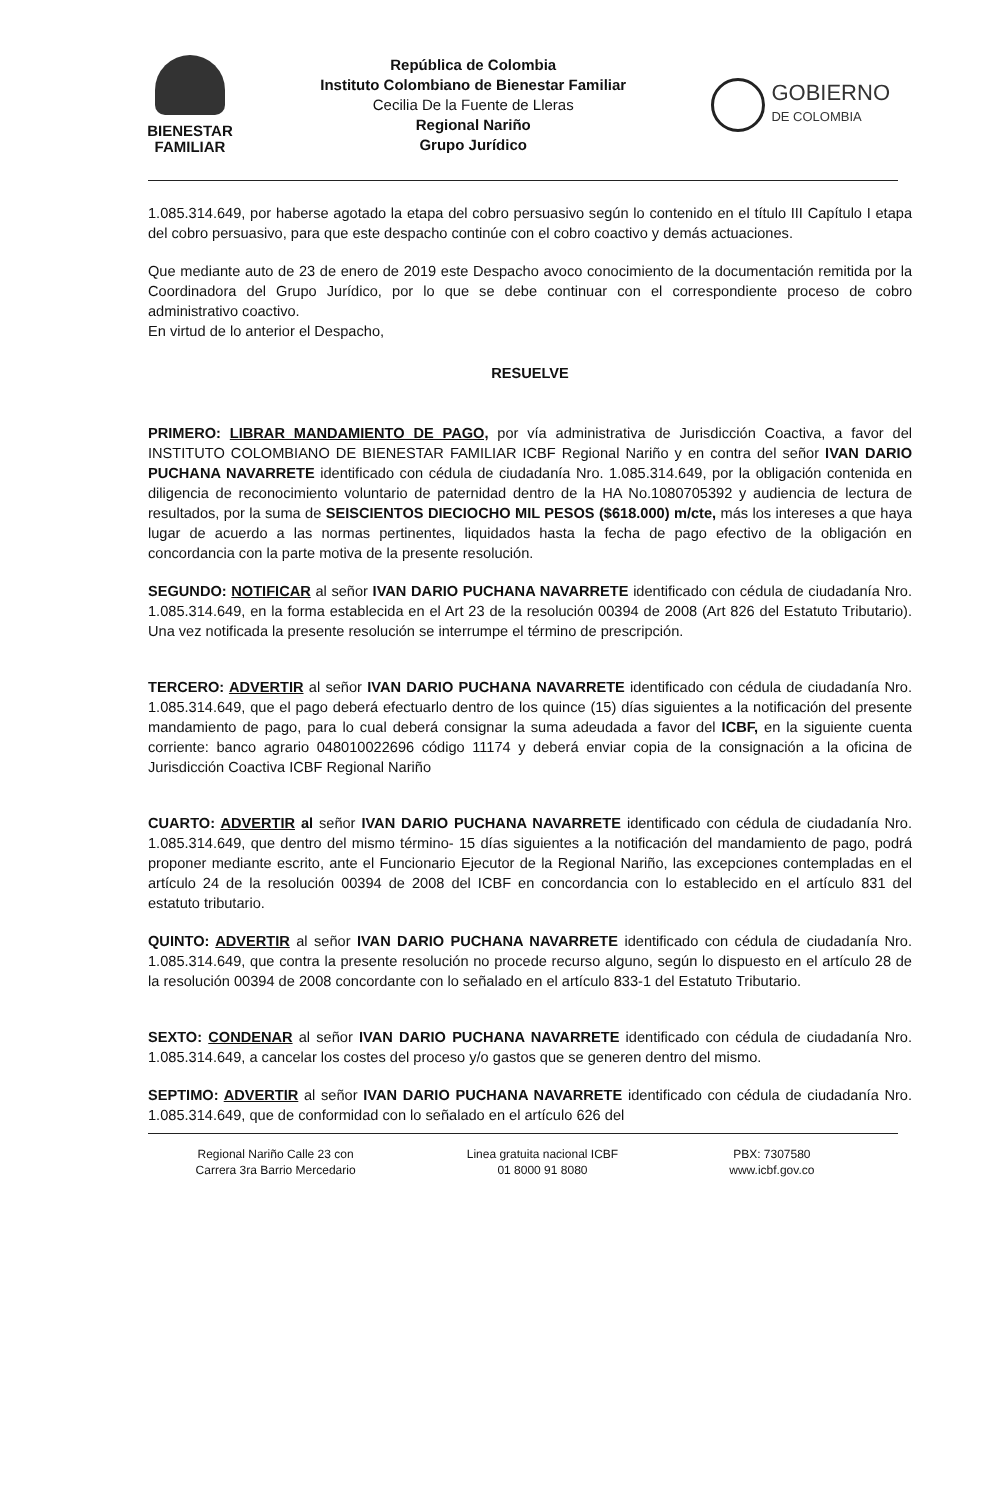BIENESTAR
FAMILIAR
República de Colombia
Instituto Colombiano de Bienestar Familiar
Cecilia De la Fuente de Lleras
Regional Nariño
Grupo Jurídico
GOBIERNO
DE COLOMBIA
1.085.314.649, por haberse agotado la etapa del cobro persuasivo según lo contenido en el título III Capítulo I etapa del cobro persuasivo, para que este despacho continúe con el cobro coactivo y demás actuaciones.
Que mediante auto de 23 de enero de 2019 este Despacho avoco conocimiento de la documentación remitida por la Coordinadora del Grupo Jurídico, por lo que se debe continuar con el correspondiente proceso de cobro administrativo coactivo.
En virtud de lo anterior el Despacho,
RESUELVE
PRIMERO: LIBRAR MANDAMIENTO DE PAGO, por vía administrativa de Jurisdicción Coactiva, a favor del INSTITUTO COLOMBIANO DE BIENESTAR FAMILIAR ICBF Regional Nariño y en contra del señor IVAN DARIO PUCHANA NAVARRETE identificado con cédula de ciudadanía Nro. 1.085.314.649, por la obligación contenida en diligencia de reconocimiento voluntario de paternidad dentro de la HA No.1080705392 y audiencia de lectura de resultados, por la suma de SEISCIENTOS DIECIOCHO MIL PESOS ($618.000) m/cte, más los intereses a que haya lugar de acuerdo a las normas pertinentes, liquidados hasta la fecha de pago efectivo de la obligación en concordancia con la parte motiva de la presente resolución.
SEGUNDO: NOTIFICAR al señor IVAN DARIO PUCHANA NAVARRETE identificado con cédula de ciudadanía Nro. 1.085.314.649, en la forma establecida en el Art 23 de la resolución 00394 de 2008 (Art 826 del Estatuto Tributario). Una vez notificada la presente resolución se interrumpe el término de prescripción.
TERCERO: ADVERTIR al señor IVAN DARIO PUCHANA NAVARRETE identificado con cédula de ciudadanía Nro. 1.085.314.649, que el pago deberá efectuarlo dentro de los quince (15) días siguientes a la notificación del presente mandamiento de pago, para lo cual deberá consignar la suma adeudada a favor del ICBF, en la siguiente cuenta corriente: banco agrario 048010022696 código 11174 y deberá enviar copia de la consignación a la oficina de Jurisdicción Coactiva ICBF Regional Nariño
CUARTO: ADVERTIR al señor IVAN DARIO PUCHANA NAVARRETE identificado con cédula de ciudadanía Nro. 1.085.314.649, que dentro del mismo término- 15 días siguientes a la notificación del mandamiento de pago, podrá proponer mediante escrito, ante el Funcionario Ejecutor de la Regional Nariño, las excepciones contempladas en el artículo 24 de la resolución 00394 de 2008 del ICBF en concordancia con lo establecido en el artículo 831 del estatuto tributario.
QUINTO: ADVERTIR al señor IVAN DARIO PUCHANA NAVARRETE identificado con cédula de ciudadanía Nro. 1.085.314.649, que contra la presente resolución no procede recurso alguno, según lo dispuesto en el artículo 28 de la resolución 00394 de 2008 concordante con lo señalado en el artículo 833-1 del Estatuto Tributario.
SEXTO: CONDENAR al señor IVAN DARIO PUCHANA NAVARRETE identificado con cédula de ciudadanía Nro. 1.085.314.649, a cancelar los costes del proceso y/o gastos que se generen dentro del mismo.
SEPTIMO: ADVERTIR al señor IVAN DARIO PUCHANA NAVARRETE identificado con cédula de ciudadanía Nro. 1.085.314.649, que de conformidad con lo señalado en el artículo 626 del
Regional Nariño Calle 23 con
Carrera 3ra Barrio Mercedario
Linea gratuita nacional ICBF
01 8000 91 8080
PBX: 7307580
www.icbf.gov.co